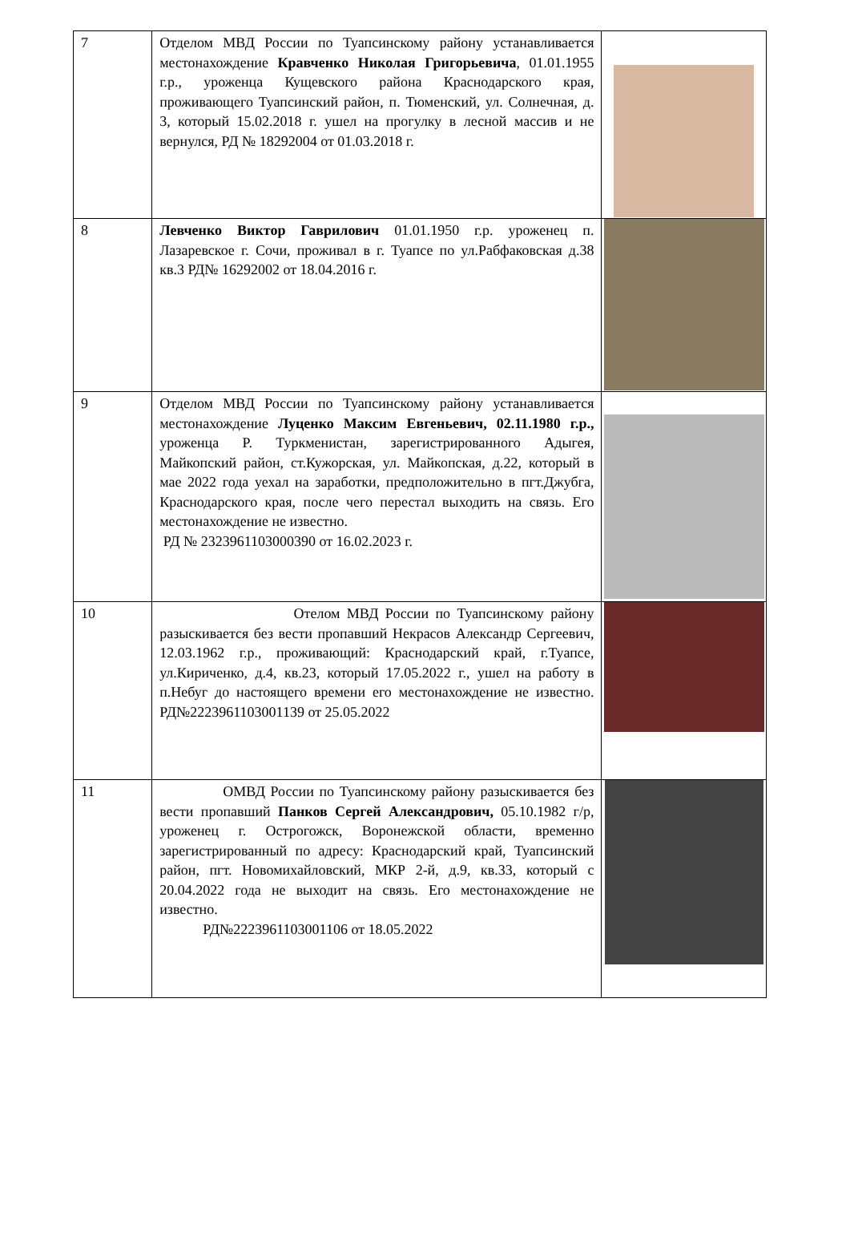| 7 | Отделом МВД России по Туапсинскому району устанавливается местонахождение Кравченко Николая Григорьевича , 01.01.1955 г.р., уроженца Кущевского района Краснодарского края, проживающего Туапсинский район, п. Тюменский, ул. Солнечная, д. 3, который 15.02.2018 г. ушел на прогулку в лесной массив и не вернулся, РД № 18292004 от 01.03.2018 г. | |
| 8 | Левченко Виктор Гаврилович 01.01.1950 г.р. уроженец п. Лазаревское г. Сочи, проживал в г. Туапсе по ул.Рабфаковская д.38 кв.3 РД№ 16292002 от 18.04.2016 г. | |
| 9 | Отделом МВД России по Туапсинскому району устанавливается местонахождение Луценко Максим Евгеньевич, 02.11.1980 г.р., уроженца Р. Туркменистан, зарегистрированного Адыгея, Майкопский район, ст.Кужорская, ул. Майкопская, д.22, который в мае 2022 года уехал на заработки, предположительно в пгт.Джубга, Краснодарского края, после чего перестал выходить на связь. Его местонахождение не известно. РД № 2323961103000390 от 16.02.2023 г. | |
| 10 | Отелом МВД России по Туапсинскому району разыскивается без вести пропавший Некрасов Александр Сергеевич, 12.03.1962 г.р., проживающий: Краснодарский край, г.Туапсе, ул.Кириченко, д.4, кв.23, который 17.05.2022 г., ушел на работу в п.Небуг до настоящего времени его местонахождение не известно. РД№2223961103001139 от 25.05.2022 | |
| 11 | ОМВД России по Туапсинскому району разыскивается без вести пропавший Панков Сергей Александрович, 05.10.1982 г/р, уроженец г. Острогожск, Воронежской области, временно зарегистрированный по адресу: Краснодарский край, Туапсинский район, пгт. Новомихайловский, МКР 2-й, д.9, кв.33, который с 20.04.2022 года не выходит на связь. Его местонахождение не известно. РД№2223961103001106 от 18.05.2022 | |